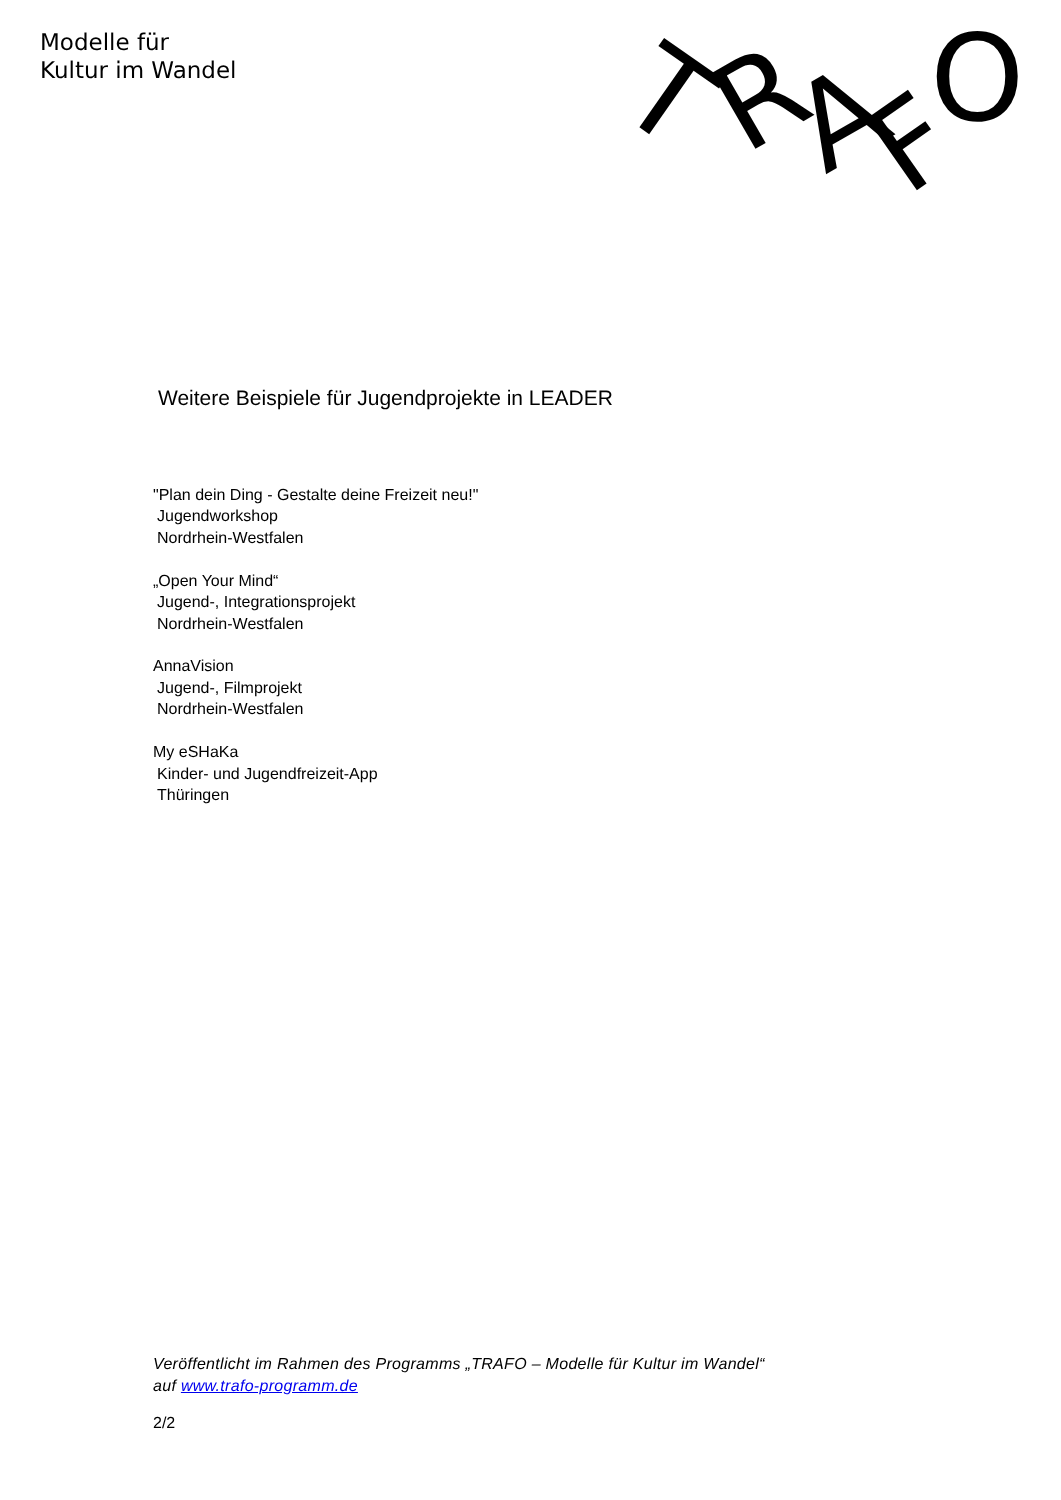Modelle für
Kultur im Wandel
T
R
A
F
O
Weitere Beispiele für Jugendprojekte in LEADER
"Plan dein Ding - Gestalte deine Freizeit neu!"
Jugendworkshop
Nordrhein-Westfalen
„Open Your Mind“
Jugend-, Integrationsprojekt
Nordrhein-Westfalen
AnnaVision
Jugend-, Filmprojekt
Nordrhein-Westfalen
My eSHaKa
Kinder- und Jugendfreizeit-App
Thüringen
Veröffentlicht im Rahmen des Programms „TRAFO – Modelle für Kultur im Wandel“ auf www.trafo-programm.de
2/2